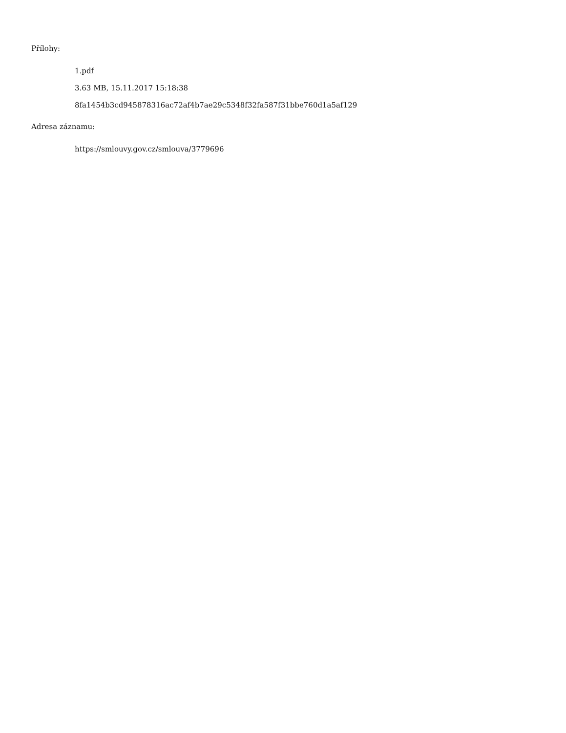Přílohy:
1.pdf
3.63 MB, 15.11.2017 15:18:38
8fa1454b3cd945878316ac72af4b7ae29c5348f32fa587f31bbe760d1a5af129
Adresa záznamu:
https://smlouvy.gov.cz/smlouva/3779696